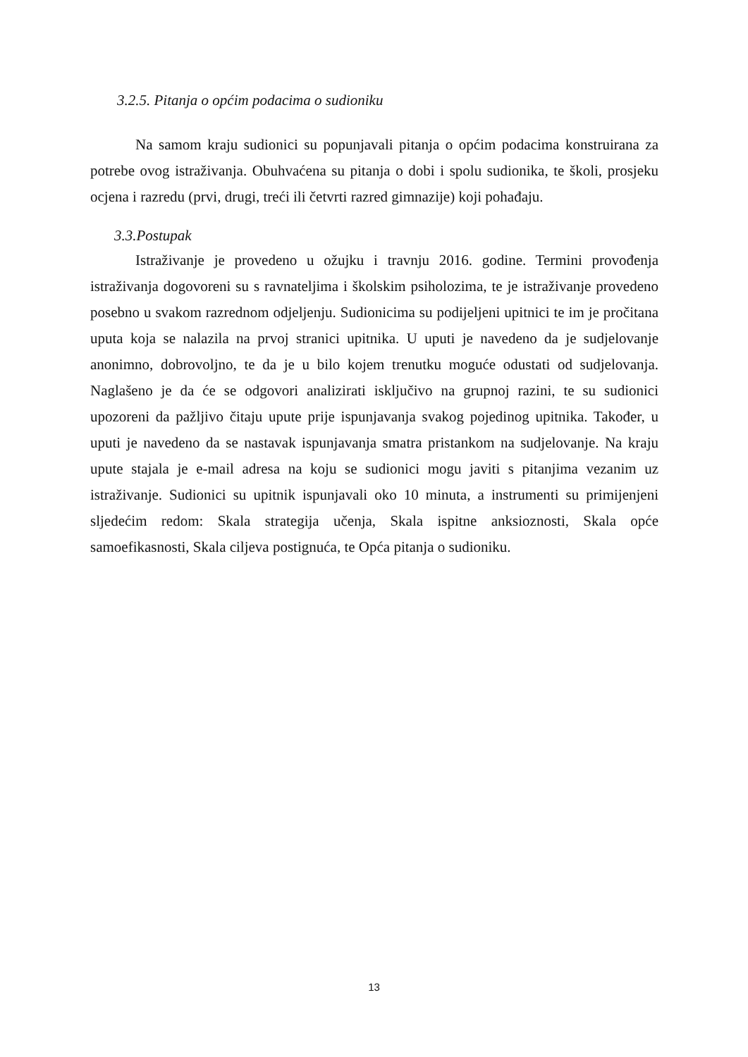3.2.5. Pitanja o općim podacima o sudioniku
Na samom kraju sudionici su popunjavali pitanja o općim podacima konstruirana za potrebe ovog istraživanja. Obuhvaćena su pitanja o dobi i spolu sudionika, te školi, prosjeku ocjena i razredu (prvi, drugi, treći ili četvrti razred gimnazije) koji pohađaju.
3.3.Postupak
Istraživanje je provedeno u ožujku i travnju 2016. godine. Termini provođenja istraživanja dogovoreni su s ravnateljima i školskim psiholozima, te je istraživanje provedeno posebno u svakom razrednom odjeljenju. Sudionicima su podijeljeni upitnici te im je pročitana uputa koja se nalazila na prvoj stranici upitnika. U uputi je navedeno da je sudjelovanje anonimno, dobrovoljno, te da je u bilo kojem trenutku moguće odustati od sudjelovanja. Naglašeno je da će se odgovori analizirati isključivo na grupnoj razini, te su sudionici upozoreni da pažljivo čitaju upute prije ispunjavanja svakog pojedinog upitnika. Također, u uputi je navedeno da se nastavak ispunjavanja smatra pristankom na sudjelovanje. Na kraju upute stajala je e-mail adresa na koju se sudionici mogu javiti s pitanjima vezanim uz istraživanje. Sudionici su upitnik ispunjavali oko 10 minuta, a instrumenti su primijenjeni sljedećim redom: Skala strategija učenja, Skala ispitne anksioznosti, Skala opće samoefikasnosti, Skala ciljeva postignuća, te Opća pitanja o sudioniku.
13